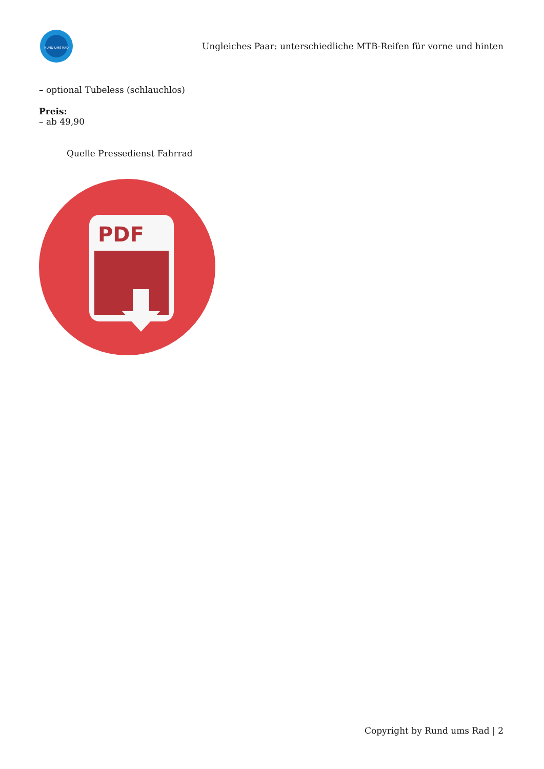RUND UMS RAD
Ungleiches Paar: unterschiedliche MTB-Reifen für vorne und hinten
– optional Tubeless (schlauchlos)
Preis:
– ab 49,90
Quelle Pressedienst Fahrrad
PDF
Copyright by Rund ums Rad | 2